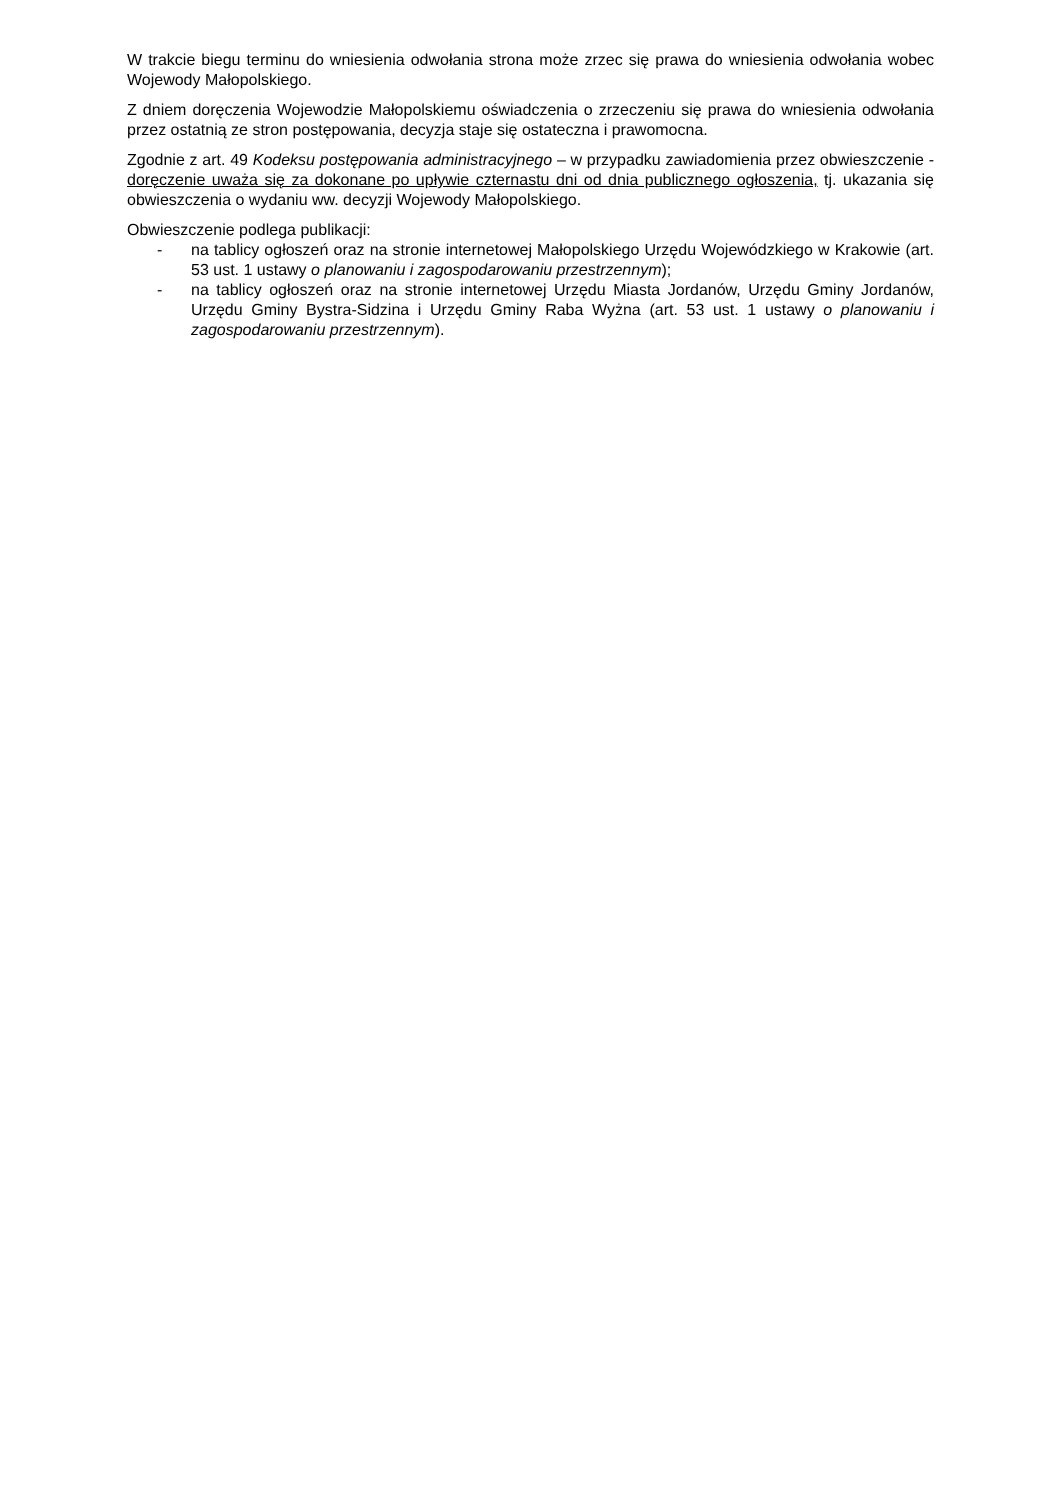W trakcie biegu terminu do wniesienia odwołania strona może zrzec się prawa do wniesienia odwołania wobec Wojewody Małopolskiego.
Z dniem doręczenia Wojewodzie Małopolskiemu oświadczenia o zrzeczeniu się prawa do wniesienia odwołania przez ostatnią ze stron postępowania, decyzja staje się ostateczna i prawomocna.
Zgodnie z art. 49 Kodeksu postępowania administracyjnego – w przypadku zawiadomienia przez obwieszczenie - doręczenie uważa się za dokonane po upływie czternastu dni od dnia publicznego ogłoszenia, tj. ukazania się obwieszczenia o wydaniu ww. decyzji Wojewody Małopolskiego.
Obwieszczenie podlega publikacji:
- na tablicy ogłoszeń oraz na stronie internetowej Małopolskiego Urzędu Wojewódzkiego w Krakowie (art. 53 ust. 1 ustawy o planowaniu i zagospodarowaniu przestrzennym);
- na tablicy ogłoszeń oraz na stronie internetowej Urzędu Miasta Jordanów, Urzędu Gminy Jordanów, Urzędu Gminy Bystra-Sidzina i Urzędu Gminy Raba Wyżna (art. 53 ust. 1 ustawy o planowaniu i zagospodarowaniu przestrzennym).